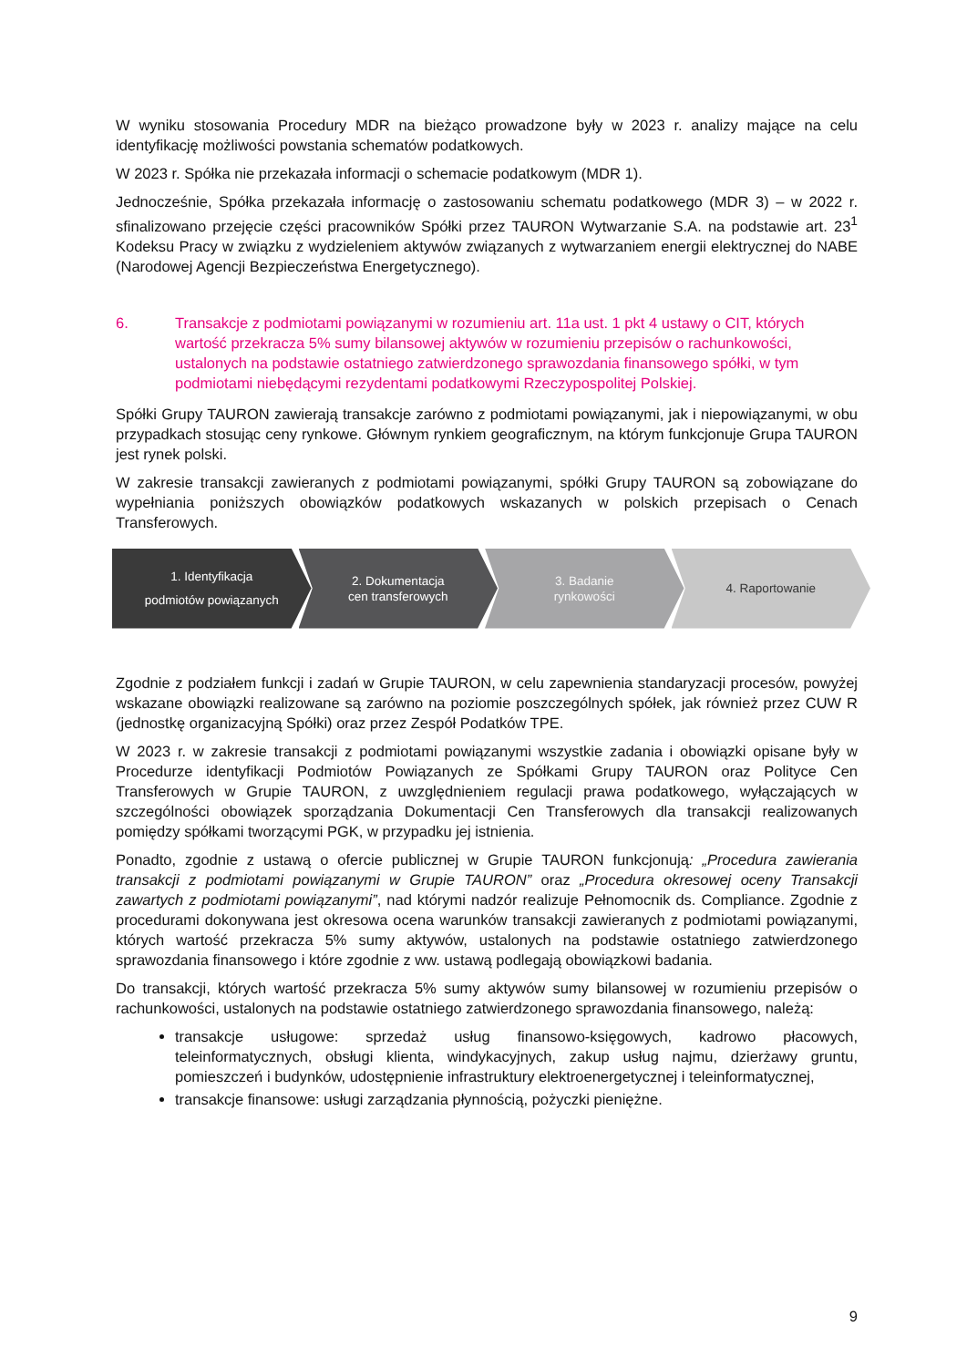W wyniku stosowania Procedury MDR na bieżąco prowadzone były w 2023 r. analizy mające na celu identyfikację możliwości powstania schematów podatkowych.
W 2023 r. Spółka nie przekazała informacji o schemacie podatkowym (MDR 1).
Jednocześnie, Spółka przekazała informację o zastosowaniu schematu podatkowego (MDR 3) – w 2022 r. sfinalizowano przejęcie części pracowników Spółki przez TAURON Wytwarzanie S.A. na podstawie art. 23<sup>1</sup> Kodeksu Pracy w związku z wydzieleniem aktywów związanych z wytwarzaniem energii elektrycznej do NABE (Narodowej Agencji Bezpieczeństwa Energetycznego).
6. Transakcje z podmiotami powiązanymi w rozumieniu art. 11a ust. 1 pkt 4 ustawy o CIT, których wartość przekracza 5% sumy bilansowej aktywów w rozumieniu przepisów o rachunkowości, ustalonych na podstawie ostatniego zatwierdzonego sprawozdania finansowego spółki, w tym podmiotami niebędącymi rezydentami podatkowymi Rzeczypospolitej Polskiej.
Spółki Grupy TAURON zawierają transakcje zarówno z podmiotami powiązanymi, jak i niepowiązanymi, w obu przypadkach stosując ceny rynkowe. Głównym rynkiem geograficznym, na którym funkcjonuje Grupa TAURON jest rynek polski.
W zakresie transakcji zawieranych z podmiotami powiązanymi, spółki Grupy TAURON są zobowiązane do wypełniania poniższych obowiązków podatkowych wskazanych w polskich przepisach o Cenach Transferowych.
1. Identyfikacja
podmiotów powiązanych
2. Dokumentacja
cen transferowych
3. Badanie
rynkowości
4. Raportowanie
Zgodnie z podziałem funkcji i zadań w Grupie TAURON, w celu zapewnienia standaryzacji procesów, powyżej wskazane obowiązki realizowane są zarówno na poziomie poszczególnych spółek, jak również przez CUW R (jednostkę organizacyjną Spółki) oraz przez Zespół Podatków TPE.
W 2023 r. w zakresie transakcji z podmiotami powiązanymi wszystkie zadania i obowiązki opisane były w Procedurze identyfikacji Podmiotów Powiązanych ze Spółkami Grupy TAURON oraz Polityce Cen Transferowych w Grupie TAURON, z uwzględnieniem regulacji prawa podatkowego, wyłączających w szczególności obowiązek sporządzania Dokumentacji Cen Transferowych dla transakcji realizowanych pomiędzy spółkami tworzącymi PGK, w przypadku jej istnienia.
Ponadto, zgodnie z ustawą o ofercie publicznej w Grupie TAURON funkcjonują: „Procedura zawierania transakcji z podmiotami powiązanymi w Grupie TAURON” oraz „Procedura okresowej oceny Transakcji zawartych z podmiotami powiązanymi”, nad którymi nadzór realizuje Pełnomocnik ds. Compliance. Zgodnie z procedurami dokonywana jest okresowa ocena warunków transakcji zawieranych z podmiotami powiązanymi, których wartość przekracza 5% sumy aktywów, ustalonych na podstawie ostatniego zatwierdzonego sprawozdania finansowego i które zgodnie z ww. ustawą podlegają obowiązkowi badania.
Do transakcji, których wartość przekracza 5% sumy aktywów sumy bilansowej w rozumieniu przepisów o rachunkowości, ustalonych na podstawie ostatniego zatwierdzonego sprawozdania finansowego, należą:
transakcje usługowe: sprzedaż usług finansowo-księgowych, kadrowo płacowych, teleinformatycznych, obsługi klienta, windykacyjnych, zakup usług najmu, dzierżawy gruntu, pomieszczeń i budynków, udostępnienie infrastruktury elektroenergetycznej i teleinformatycznej,
transakcje finansowe: usługi zarządzania płynnością, pożyczki pieniężne.
9